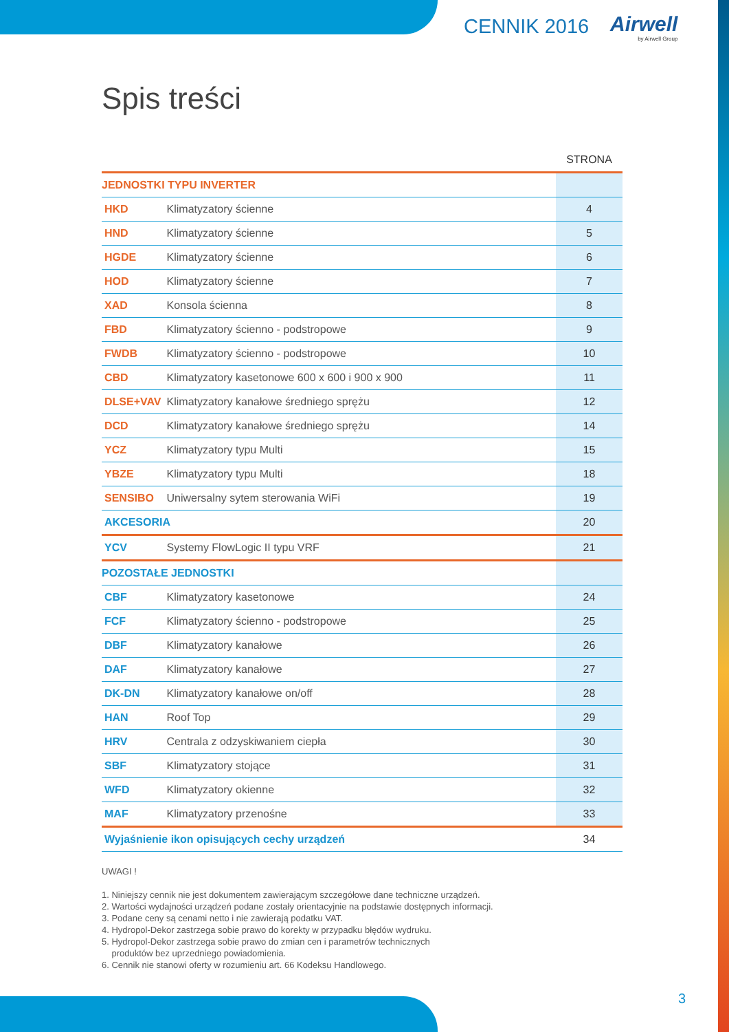CENNIK 2016 Airwell
by Airwell Group
Spis treści
| | | STRONA |
| --- | --- | --- |
| JEDNOSTKI TYPU INVERTER | | |
| HKD | Klimatyzatory ścienne | 4 |
| HND | Klimatyzatory ścienne | 5 |
| HGDE | Klimatyzatory ścienne | 6 |
| HOD | Klimatyzatory ścienne | 7 |
| XAD | Konsola ścienna | 8 |
| FBD | Klimatyzatory ścienno - podstropowe | 9 |
| FWDB | Klimatyzatory ścienno - podstropowe | 10 |
| CBD | Klimatyzatory kasetonowe 600 x 600 i 900 x 900 | 11 |
| DLSE+VAV | Klimatyzatory kanałowe średniego sprężu | 12 |
| DCD | Klimatyzatory kanałowe średniego sprężu | 14 |
| YCZ | Klimatyzatory typu Multi | 15 |
| YBZE | Klimatyzatory typu Multi | 18 |
| SENSIBO | Uniwersalny sytem sterowania WiFi | 19 |
| AKCESORIA | | 20 |
| YCV | Systemy FlowLogic II typu VRF | 21 |
| POZOSTAŁE JEDNOSTKI | | |
| CBF | Klimatyzatory kasetonowe | 24 |
| FCF | Klimatyzatory ścienno - podstropowe | 25 |
| DBF | Klimatyzatory kanałowe | 26 |
| DAF | Klimatyzatory kanałowe | 27 |
| DK-DN | Klimatyzatory kanałowe on/off | 28 |
| HAN | Roof Top | 29 |
| HRV | Centrala z odzyskiwaniem ciepła | 30 |
| SBF | Klimatyzatory stojące | 31 |
| WFD | Klimatyzatory okienne | 32 |
| MAF | Klimatyzatory przenośne | 33 |
| Wyjaśnienie ikon opisujących cechy urządzeń | | 34 |
UWAGI !
1. Niniejszy cennik nie jest dokumentem zawierającym szczegółowe dane techniczne urządzeń.
2. Wartości wydajności urządzeń podane zostały orientacyjnie na podstawie dostępnych informacji.
3. Podane ceny są cenami netto i nie zawierają podatku VAT.
4. Hydropol-Dekor zastrzega sobie prawo do korekty w przypadku błędów wydruku.
5. Hydropol-Dekor zastrzega sobie prawo do zmian cen i parametrów technicznych
produktów bez uprzedniego powiadomienia.
6. Cennik nie stanowi oferty w rozumieniu art. 66 Kodeksu Handlowego.
3